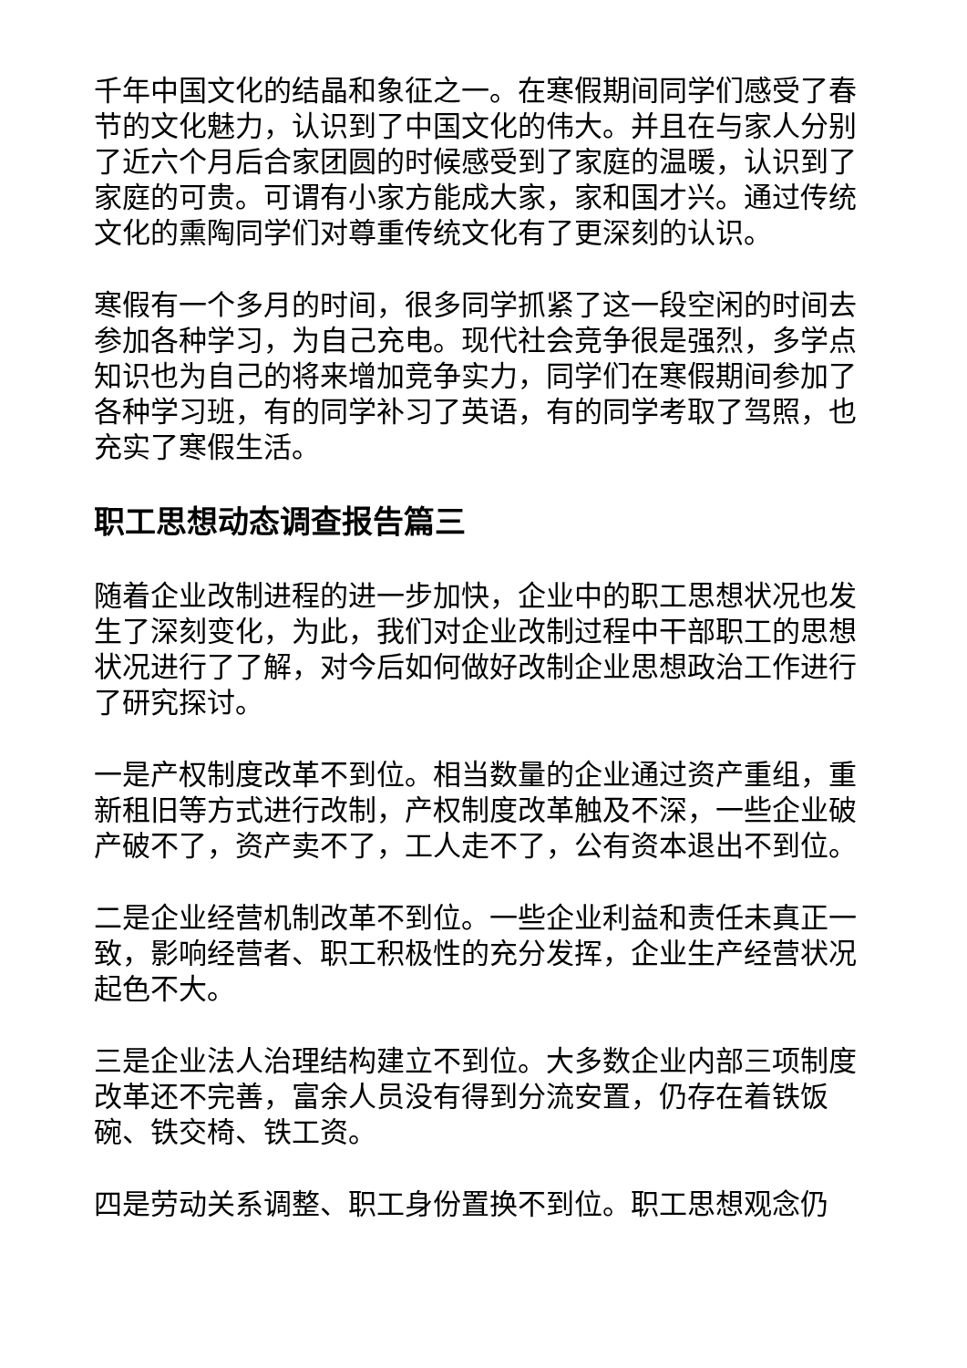千年中国文化的结晶和象征之一。在寒假期间同学们感受了春节的文化魅力，认识到了中国文化的伟大。并且在与家人分别了近六个月后合家团圆的时候感受到了家庭的温暖，认识到了家庭的可贵。可谓有小家方能成大家，家和国才兴。通过传统文化的熏陶同学们对尊重传统文化有了更深刻的认识。
寒假有一个多月的时间，很多同学抓紧了这一段空闲的时间去参加各种学习，为自己充电。现代社会竞争很是强烈，多学点知识也为自己的将来增加竞争实力，同学们在寒假期间参加了各种学习班，有的同学补习了英语，有的同学考取了驾照，也充实了寒假生活。
职工思想动态调查报告篇三
随着企业改制进程的进一步加快，企业中的职工思想状况也发生了深刻变化，为此，我们对企业改制过程中干部职工的思想状况进行了了解，对今后如何做好改制企业思想政治工作进行了研究探讨。
一是产权制度改革不到位。相当数量的企业通过资产重组，重新租旧等方式进行改制，产权制度改革触及不深，一些企业破产破不了，资产卖不了，工人走不了，公有资本退出不到位。
二是企业经营机制改革不到位。一些企业利益和责任未真正一致，影响经营者、职工积极性的充分发挥，企业生产经营状况起色不大。
三是企业法人治理结构建立不到位。大多数企业内部三项制度改革还不完善，富余人员没有得到分流安置，仍存在着铁饭碗、铁交椅、铁工资。
四是劳动关系调整、职工身份置换不到位。职工思想观念仍